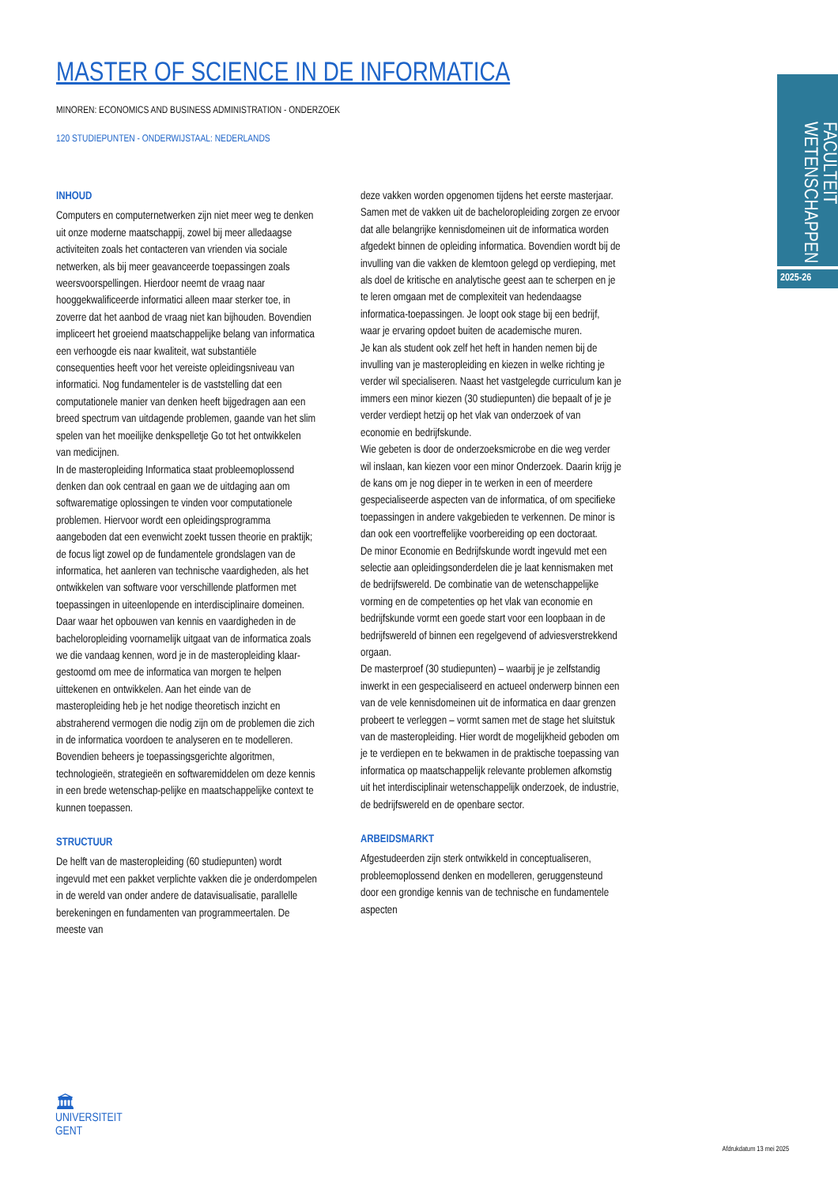FACULTEIT WETENSCHAPPEN
2025-26
MASTER OF SCIENCE IN DE INFORMATICA
MINOREN: ECONOMICS AND BUSINESS ADMINISTRATION - ONDERZOEK
120 STUDIEPUNTEN - ONDERWIJSTAAL: NEDERLANDS
INHOUD
Computers en computernetwerken zijn niet meer weg te denken uit onze moderne maatschappij, zowel bij meer alledaagse activiteiten zoals het contacteren van vrienden via sociale netwerken, als bij meer geavanceerde toepassingen zoals weersvoorspellingen. Hierdoor neemt de vraag naar hooggekwalificeerde informatici alleen maar sterker toe, in zoverre dat het aanbod de vraag niet kan bijhouden. Bovendien impliceert het groeiend maatschappelijke belang van informatica een verhoogde eis naar kwaliteit, wat substantiële consequenties heeft voor het vereiste opleidingsniveau van informatici. Nog fundamenteler is de vaststelling dat een computationele manier van denken heeft bijgedragen aan een breed spectrum van uitdagende problemen, gaande van het slim spelen van het moeilijke denkspelletje Go tot het ontwikkelen van medicijnen.
In de masteropleiding Informatica staat probleemoplossend denken dan ook centraal en gaan we de uitdaging aan om softwarematige oplossingen te vinden voor computationele problemen. Hiervoor wordt een opleidingsprogramma aangeboden dat een evenwicht zoekt tussen theorie en praktijk; de focus ligt zowel op de fundamentele grondslagen van de informatica, het aanleren van technische vaardigheden, als het ontwikkelen van software voor verschillende platformen met toepassingen in uiteenlopende en interdisciplinaire domeinen. Daar waar het opbouwen van kennis en vaardigheden in de bacheloropleiding voornamelijk uitgaat van de informatica zoals we die vandaag kennen, word je in de masteropleiding klaar-gestoomd om mee de informatica van morgen te helpen uittekenen en ontwikkelen. Aan het einde van de masteropleiding heb je het nodige theoretisch inzicht en abstraherend vermogen die nodig zijn om de problemen die zich in de informatica voordoen te analyseren en te modelleren. Bovendien beheers je toepassingsgerichte algoritmen, technologieën, strategieën en softwaremiddelen om deze kennis in een brede wetenschap-pelijke en maatschappelijke context te kunnen toepassen.
STRUCTUUR
De helft van de masteropleiding (60 studiepunten) wordt ingevuld met een pakket verplichte vakken die je onderdompelen in de wereld van onder andere de datavisualisatie, parallelle berekeningen en fundamenten van programmeertalen. De meeste van
deze vakken worden opgenomen tijdens het eerste masterjaar. Samen met de vakken uit de bacheloropleiding zorgen ze ervoor dat alle belangrijke kennisdomeinen uit de informatica worden afgedekt binnen de opleiding informatica. Bovendien wordt bij de invulling van die vakken de klemtoon gelegd op verdieping, met als doel de kritische en analytische geest aan te scherpen en je te leren omgaan met de complexiteit van hedendaagse informatica-toepassingen. Je loopt ook stage bij een bedrijf, waar je ervaring opdoet buiten de academische muren.
Je kan als student ook zelf het heft in handen nemen bij de invulling van je masteropleiding en kiezen in welke richting je verder wil specialiseren. Naast het vastgelegde curriculum kan je immers een minor kiezen (30 studiepunten) die bepaalt of je je verder verdiept hetzij op het vlak van onderzoek of van economie en bedrijfskunde.
Wie gebeten is door de onderzoeksmicrobe en die weg verder wil inslaan, kan kiezen voor een minor Onderzoek. Daarin krijg je de kans om je nog dieper in te werken in een of meerdere gespecialiseerde aspecten van de informatica, of om specifieke toepassingen in andere vakgebieden te verkennen. De minor is dan ook een voortreffelijke voorbereiding op een doctoraat.
De minor Economie en Bedrijfskunde wordt ingevuld met een selectie aan opleidingsonderdelen die je laat kennismaken met de bedrijfswereld. De combinatie van de wetenschappelijke vorming en de competenties op het vlak van economie en bedrijfskunde vormt een goede start voor een loopbaan in de bedrijfswereld of binnen een regelgevend of adviesverstrekkend orgaan.
De masterproef (30 studiepunten) – waarbij je je zelfstandig inwerkt in een gespecialiseerd en actueel onderwerp binnen een van de vele kennisdomeinen uit de informatica en daar grenzen probeert te verleggen – vormt samen met de stage het sluitstuk van de masteropleiding. Hier wordt de mogelijkheid geboden om je te verdiepen en te bekwamen in de praktische toepassing van informatica op maatschappelijk relevante problemen afkomstig uit het interdisciplinair wetenschappelijk onderzoek, de industrie, de bedrijfswereld en de openbare sector.
ARBEIDSMARKT
Afgestudeerden zijn sterk ontwikkeld in conceptualiseren, probleemoplossend denken en modelleren, geruggensteund door een grondige kennis van de technische en fundamentele aspecten
🏛
UNIVERSITEIT
GENT
Afdrukdatum 13 mei 2025